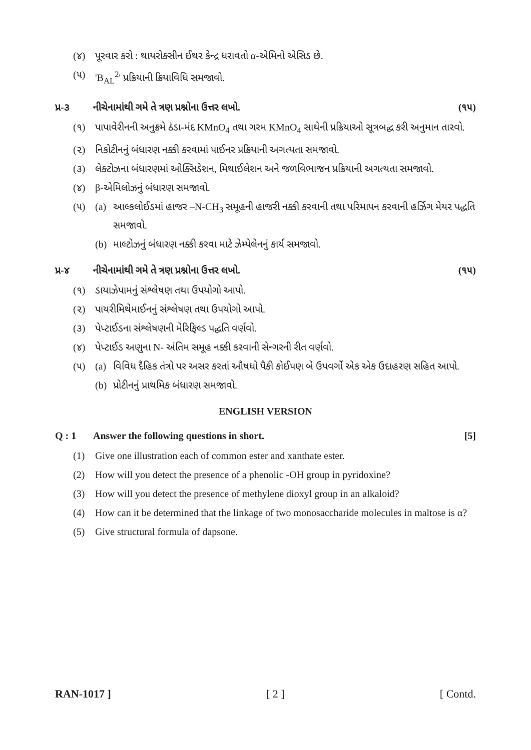(૪) પૂરવાર કરો : થાયરોક્સીન ઈથર કેન્દ્ર ધરાવતો α-એમિનો એસિડ છે.
(૫) 'B<sub>AL</sub><sup>2</sup>' પ્રક્રિયાની ક્રિયાવિધિ સમજાવો.
પ્ર-૩ નીચેનામાંથી ગમે તે ત્રણ પ્રશ્નોના ઉત્તર લખો. (૧૫)
(૧) પાપાવેરીનની અનુક્રમે ઠંડા-મંદ KMnO<sub>4</sub> તથા ગરમ KMnO<sub>4</sub> સાથેની પ્રક્રિયાઓ સૂત્રબદ્ધ કરી અનુમાન તારવો.
(૨) નિકોટીનનું બંધારણ નક્કી કરવામાં પાઈનર પ્રક્રિયાની અગત્યતા સમજાવો.
(૩) લેક્ટોઝના બંધારણમાં ઓક્સિડેશન, મિથાઈલેશન અને જળવિભાજન પ્રક્રિયાની અગત્યતા સમજાવો.
(૪) β-એમિલોઝનું બંધારણ સમજાવો.
(૫) (a) આલ્કલોઈડમાં હાજર –N-CH<sub>3</sub> સમૂહની હાજરી નક્કી કરવાની તથા પરિમાપન કરવાની હર્ઝિગ મેયર પદ્ધતિ સમજાવો.
(b) માલ્ટોઝનું બંધારણ નક્કી કરવા માટે ઝેમ્પેલેનનું કાર્ય સમજાવો.
પ્ર-૪ નીચેનામાંથી ગમે તે ત્રણ પ્રશ્નોના ઉત્તર લખો. (૧૫)
(૧) ડાયાઝેપામનું સંશ્લેષણ તથા ઉપયોગો આપો.
(૨) પાયરીમિથેમાઈનનું સંશ્લેષણ તથા ઉપયોગો આપો.
(૩) પેપ્ટાઈડના સંશ્લેષણની મેરિફિલ્ડ પદ્ધતિ વર્ણવો.
(૪) પેપ્ટાઈડ અણુના N- અંતિમ સમૂહ નક્કી કરવાની સેન્ગરની રીત વર્ણવો.
(૫) (a) વિવિધ દૈહિક તંત્રો પર અસર કરતાં ઔષધો પૈકી કોઈપણ બે ઉપવર્ગો એક એક ઉદાહરણ સહિત આપો.
(b) પ્રોટીનનું પ્રાથમિક બંધારણ સમજાવો.
ENGLISH VERSION
Q : 1 Answer the following questions in short. [5]
(1) Give one illustration each of common ester and xanthate ester.
(2) How will you detect the presence of a phenolic -OH group in pyridoxine?
(3) How will you detect the presence of methylene dioxyl group in an alkaloid?
(4) How can it be determined that the linkage of two monosaccharide molecules in maltose is α?
(5) Give structural formula of dapsone.
RAN-1017 ] [ 2 ] [ Contd.